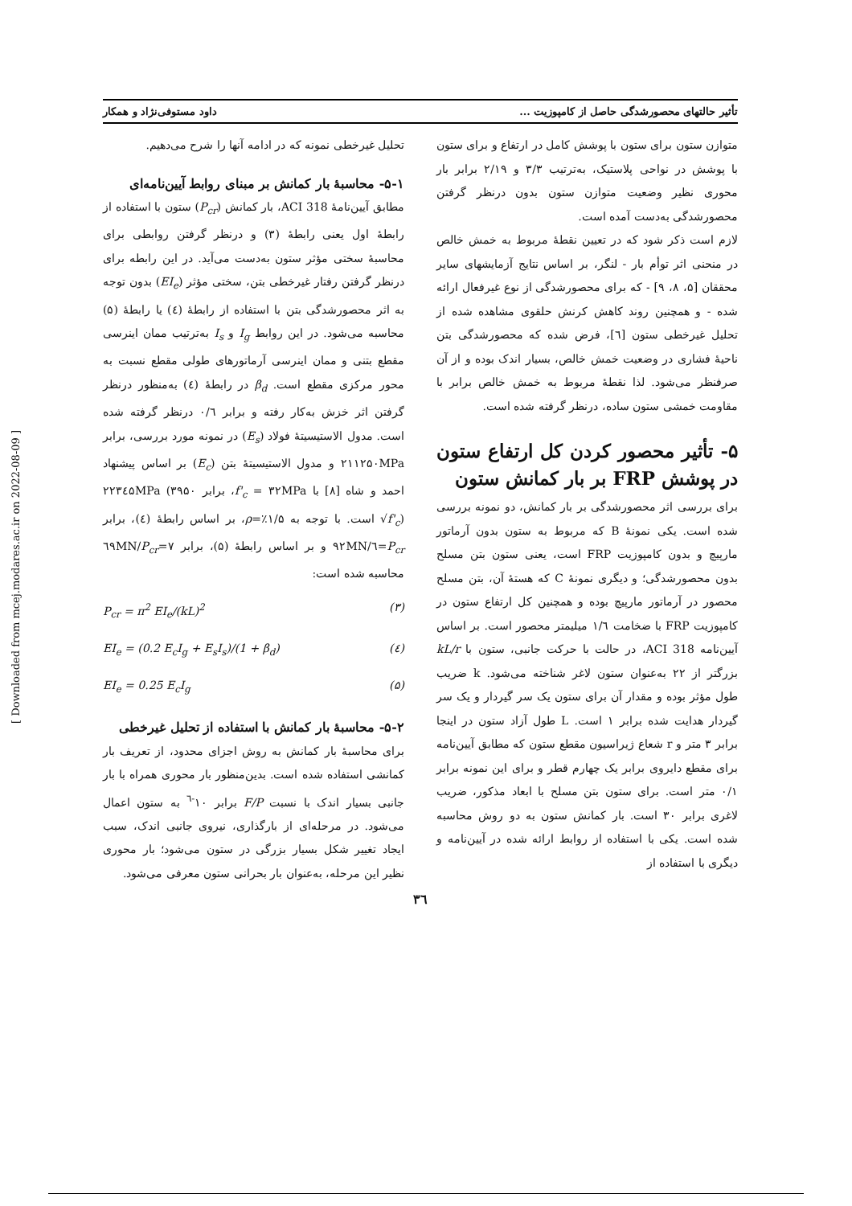تأثیر حالتهای محصورشدگی حاصل از کامپوزیت ... داود مستوفی‌نژاد و همکار
متوازن ستون برای ستون با پوشش کامل در ارتفاع و برای ستون با پوشش در نواحی پلاستیک، به‌ترتیب ۳/۳ و ۲/۱۹ برابر بار محوری نظیر وضعیت متوازن ستون بدون درنظر گرفتن محصورشدگی به‌دست آمده است.
لازم است ذکر شود که در تعیین نقطهٔ مربوط به خمش خالص در منحنی اثر توأم بار - لنگر، بر اساس نتایج آزمایشهای سایر محققان [۵، ۸، ۹] - که برای محصورشدگی از نوع غیرفعال ارائه شده - و همچنین روند کاهش کرنش حلقوی مشاهده شده از تحلیل غیرخطی ستون [٦]، فرض شده که محصورشدگی بتن ناحیهٔ فشاری در وضعیت خمش خالص، بسیار اندک بوده و از آن صرفنظر می‌شود. لذا نقطهٔ مربوط به خمش خالص برابر با مقاومت خمشی ستون ساده، درنظر گرفته شده است.
۵- تأثیر محصور کردن کل ارتفاع ستون در پوشش FRP بر بار کمانش ستون
برای بررسی اثر محصورشدگی بر بار کمانش، دو نمونه بررسی شده است. یکی نمونهٔ B که مربوط به ستون بدون آرماتور مارپیچ و بدون کامپوزیت FRP است، یعنی ستون بتن مسلح بدون محصورشدگی؛ و دیگری نمونهٔ C که هستهٔ آن، بتن مسلح محصور در آرماتور مارپیچ بوده و همچنین کل ارتفاع ستون در کامپوزیت FRP با ضخامت ۱/٦ میلیمتر محصور است. بر اساس آیین‌نامه ACI 318، در حالت با حرکت جانبی، ستون با kL/r بزرگتر از ۲۲ به‌عنوان ستون لاغر شناخته می‌شود. k ضریب طول مؤثر بوده و مقدار آن برای ستون یک سر گیردار و یک سر گیردار هدایت شده برابر ۱ است. L طول آزاد ستون در اینجا برابر ۳ متر و r شعاع ژیراسیون مقطع ستون که مطابق آیین‌نامه برای مقطع دایروی برابر یک چهارم قطر و برای این نمونه برابر ۰/۱ متر است. برای ستون بتن مسلح با ابعاد مذکور، ضریب لاغری برابر ۳۰ است. بار کمانش ستون به دو روش محاسبه شده است. یکی با استفاده از روابط ارائه شده در آیین‌نامه و دیگری با استفاده از
تحلیل غیرخطی نمونه که در ادامه آنها را شرح می‌دهیم.
۵-۱- محاسبهٔ بار کمانش بر مبنای روابط آیین‌نامه‌ای
مطابق آیین‌نامهٔ ACI 318، بار کمانش (P<sub>cr</sub>) ستون با استفاده از رابطهٔ اول یعنی رابطهٔ (۳) و درنظر گرفتن روابطی برای محاسبهٔ سختی مؤثر ستون به‌دست می‌آید. در این رابطه برای درنظر گرفتن رفتار غیرخطی بتن، سختی مؤثر (EI<sub>e</sub>) بدون توجه به اثر محصورشدگی بتن با استفاده از رابطهٔ (٤) یا رابطهٔ (۵) محاسبه می‌شود. در این روابط I<sub>g</sub> و I<sub>s</sub> به‌ترتیب ممان اینرسی مقطع بتنی و ممان اینرسی آرماتورهای طولی مقطع نسبت به محور مرکزی مقطع است. β<sub>d</sub> در رابطهٔ (٤) به‌منظور درنظر گرفتن اثر خزش به‌کار رفته و برابر ۰/٦ درنظر گرفته شده است. مدول الاستیسیتهٔ فولاد (E<sub>s</sub>) در نمونه مورد بررسی، برابر ۲۱۱۲۵۰MPa و مدول الاستیسیتهٔ بتن (E<sub>c</sub>) بر اساس پیشنهاد احمد و شاه [۸] با f'<sub>c</sub> = ۳۲MPa، برابر ۲۲۳٤۵MPa (۳۹۵۰ √f'<sub>c</sub>) است. با توجه به ρ=٪۱/۵، بر اساس رابطهٔ (٤)، برابر P<sub>cr</sub>=٦/۹۲MN و بر اساس رابطهٔ (۵)، برابر P<sub>cr</sub>=۷/٦۹MN محاسبه شده است:
P<sub>cr</sub> = π<sup>2</sup> EI<sub>e</sub>/(kL)<sup>2</sup> (۳)
EI<sub>e</sub> = (0.2 E<sub>c</sub>I<sub>g</sub> + E<sub>s</sub>I<sub>s</sub>)/(1 + β<sub>d</sub>) (٤)
EI<sub>e</sub> = 0.25 E<sub>c</sub>I<sub>g</sub> (۵)
۵-۲- محاسبهٔ بار کمانش با استفاده از تحلیل غیرخطی
برای محاسبهٔ بار کمانش به روش اجزای محدود، از تعریف بار کمانشی استفاده شده است. بدین‌منظور بار محوری همراه با بار جانبی بسیار اندک با نسبت F/P برابر ۱۰<sup>-٦</sup> به ستون اعمال می‌شود. در مرحله‌ای از بارگذاری، نیروی جانبی اندک، سبب ایجاد تغییر شکل بسیار بزرگی در ستون می‌شود؛ بار محوری نظیر این مرحله، به‌عنوان بار بحرانی ستون معرفی می‌شود.
۳٦
[ Downloaded from mcej.modares.ac.ir on 2022-08-09 ]